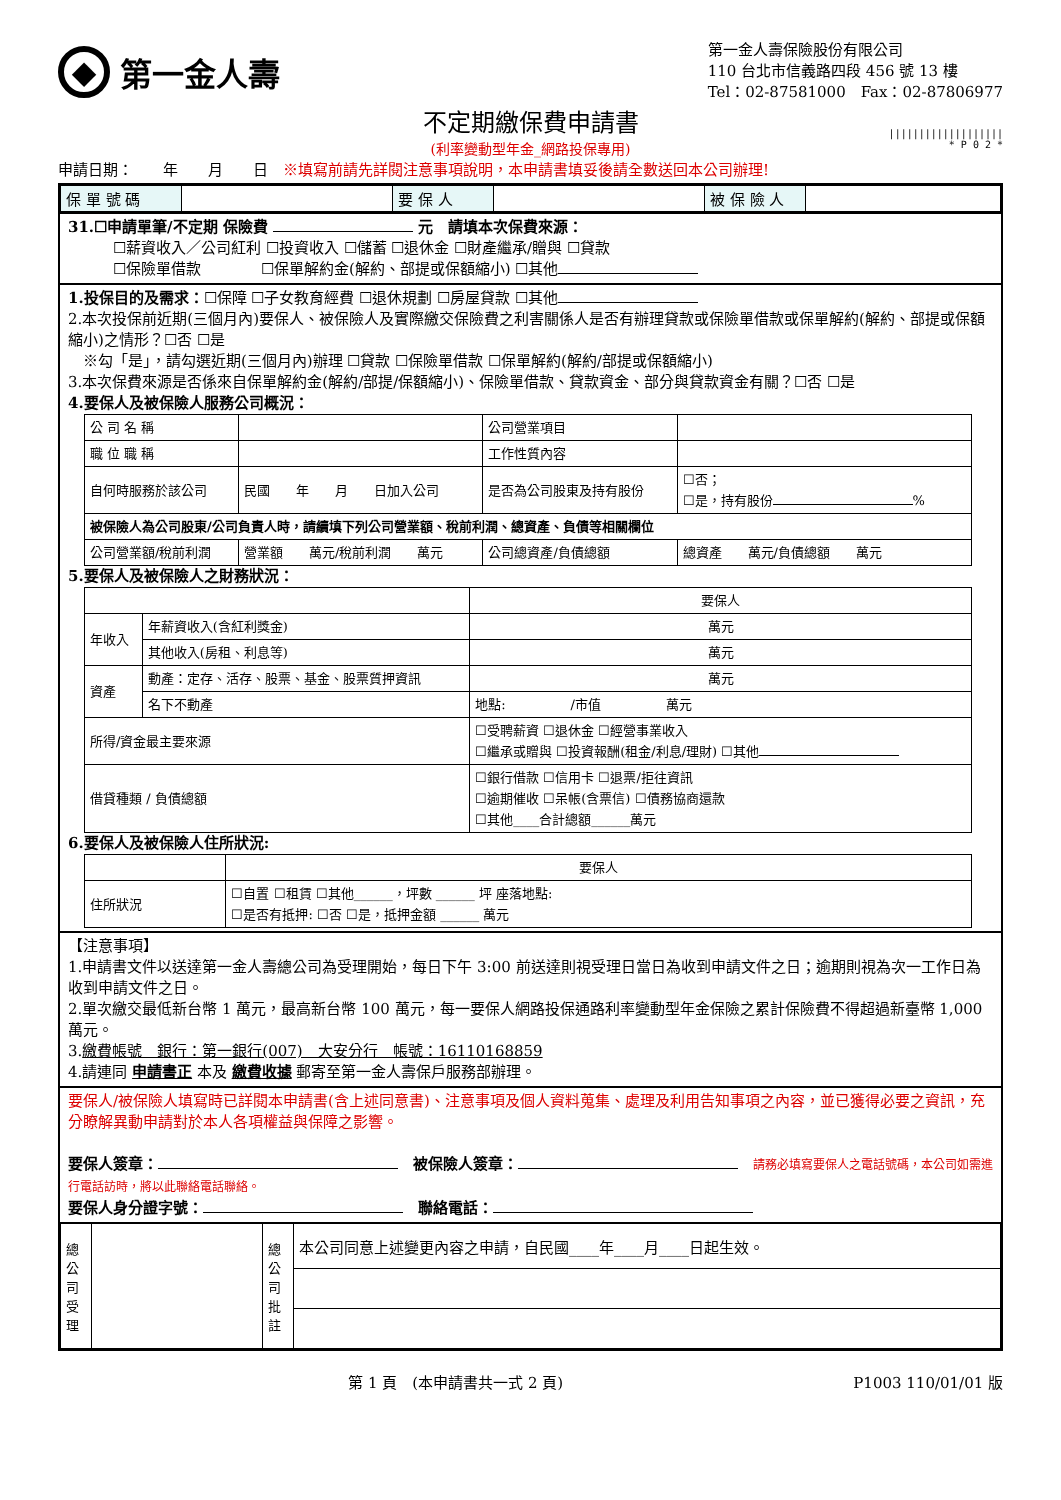◆
第一金人壽
第一金人壽保險股份有限公司
110 台北市信義路四段 456 號 13 樓
Tel：02-87581000　Fax：02-87806977
不定期繳保費申請書
(利率變動型年金_網路投保專用)
|||||||||||||||||||
* P 0 2 *
申請日期：　　年　　月　　日　※填寫前請先詳閱注意事項說明，本申請書填妥後請全數送回本公司辦理!
| 保 單 號 碼 | | 要 保 人 | | 被 保 險 人 | |
31.☐申請單筆/不定期 保險費 元　請填本次保費來源：
　　　☐薪資收入／公司紅利 ☐投資收入 ☐儲蓄 ☐退休金 ☐財產繼承/贈與 ☐貸款
　　　☐保險單借款　　　　☐保單解約金(解約、部提或保額縮小) ☐其他
1.投保目的及需求：☐保障 ☐子女教育經費 ☐退休規劃 ☐房屋貸款 ☐其他
2.本次投保前近期(三個月內)要保人、被保險人及實際繳交保險費之利害關係人是否有辦理貸款或保險單借款或保單解約(解約、部提或保額縮小)之情形？☐否 ☐是
　※勾「是」，請勾選近期(三個月內)辦理 ☐貸款 ☐保險單借款 ☐保單解約(解約/部提或保額縮小)
3.本次保費來源是否係來自保單解約金(解約/部提/保額縮小)、保險單借款、貸款資金、部分與貸款資金有關？☐否 ☐是
4.要保人及被保險人服務公司概況：
| 公 司 名 稱 | | 公司營業項目 | |
| 職 位 職 稱 | | 工作性質內容 | |
| 自何時服務於該公司 | 民國 年 月 日加入公司 | 是否為公司股東及持有股份 | ☐否； ☐是，持有股份 % |
| 被保險人為公司股東/公司負責人時，請續填下列公司營業額、稅前利潤、總資產、負債等相關欄位 | | | |
| 公司營業額/稅前利潤 | 營業額 萬元/稅前利潤 萬元 | 公司總資產/負債總額 | 總資產 萬元/負債總額 萬元 |
5.要保人及被保險人之財務狀況：
| | | 要保人 |
| 年收入 | 年薪資收入(含紅利獎金) | 萬元 |
| | 其他收入(房租、利息等) | 萬元 |
| 資產 | 動產：定存、活存、股票、基金、股票質押資訊 | 萬元 |
| | 名下不動產 | 地點: /市值 萬元 |
| 所得/資金最主要來源 | | ☐受聘薪資 ☐退休金 ☐經營事業收入 ☐繼承或贈與 ☐投資報酬(租金/利息/理財) ☐其他 |
| 借貸種類 / 負債總額 | | ☐銀行借款 ☐信用卡 ☐退票/拒往資訊 ☐逾期催收 ☐呆帳(含票信) ☐債務協商還款 ☐其他____合計總額______萬元 |
6.要保人及被保險人住所狀況:
| | 要保人 |
| 住所狀況 | ☐自置 ☐租賃 ☐其他______，坪數 ______ 坪 座落地點: ☐是否有抵押: ☐否 ☐是，抵押金額 ______ 萬元 |
【注意事項】
1.申請書文件以送達第一金人壽總公司為受理開始，每日下午 3:00 前送達則視受理日當日為收到申請文件之日；逾期則視為次一工作日為收到申請文件之日。
2.單次繳交最低新台幣 1 萬元，最高新台幣 100 萬元，每一要保人網路投保通路利率變動型年金保險之累計保險費不得超過新臺幣 1,000 萬元。
3.繳費帳號　銀行：第一銀行(007)　大安分行　帳號：16110168859
4.請連同 申請書正 本及 繳費收據 郵寄至第一金人壽保戶服務部辦理。
要保人/被保險人填寫時已詳閱本申請書(含上述同意書)、注意事項及個人資料蒐集、處理及利用告知事項之內容，並已獲得必要之資訊，充分瞭解異動申請對於本人各項權益與保障之影響。
要保人簽章：　被保險人簽章：　請務必填寫要保人之電話號碼，本公司如需進行電話訪時，將以此聯絡電話聯絡。
要保人身分證字號：　聯絡電話：
| 總公司受理 | | 總公司批註 | 本公司同意上述變更內容之申請，自民國____年____月____日起生效。 |
第 1 頁　(本申請書共一式 2 頁) P1003 110/01/01 版